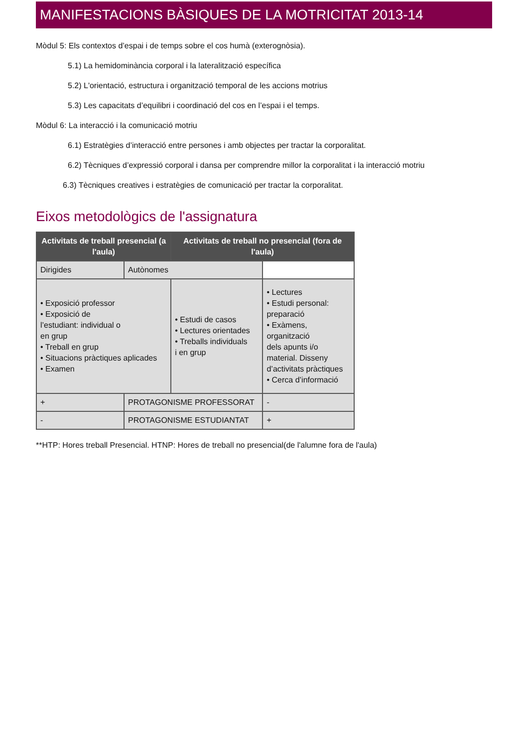MANIFESTACIONS BÀSIQUES DE LA MOTRICITAT 2013-14
Mòdul 5: Els contextos d’espai i de temps sobre el cos humà (exterognòsia).
5.1) La hemidominància corporal i la lateralització específica
5.2) L'orientació, estructura i organització temporal de les accions motrius
5.3) Les capacitats d’equilibri i coordinació del cos en l’espai i el temps.
Mòdul 6: La interacció i la comunicació motriu
6.1) Estratègies d’interacció entre persones i amb objectes per tractar la corporalitat.
6.2) Tècniques d’expressió corporal i dansa per comprendre millor la corporalitat i la interacció motriu
6.3) Tècniques creatives i estratègies de comunicació per tractar la corporalitat.
Eixos metodològics de l'assignatura
| Activitats de treball presencial (a l'aula) | | Activitats de treball no presencial (fora de l'aula) | |
| --- | --- | --- | --- |
| Dirigides | Autònomes | | |
| • Exposició professor • Exposició de l’estudiant: individual o en grup • Treball en grup • Situacions pràctiques aplicades • Examen | | • Estudi de casos • Lectures orientades • Treballs individuals i en grup | • Lectures • Estudi personal: preparació • Exàmens, organització dels apunts i/o material. Disseny d’activitats pràctiques • Cerca d’informació |
| + | PROTAGONISME PROFESSORAT | | - |
| - | PROTAGONISME ESTUDIANTAT | | + |
**HTP: Hores treball Presencial. HTNP: Hores de treball no presencial(de l'alumne fora de l'aula)